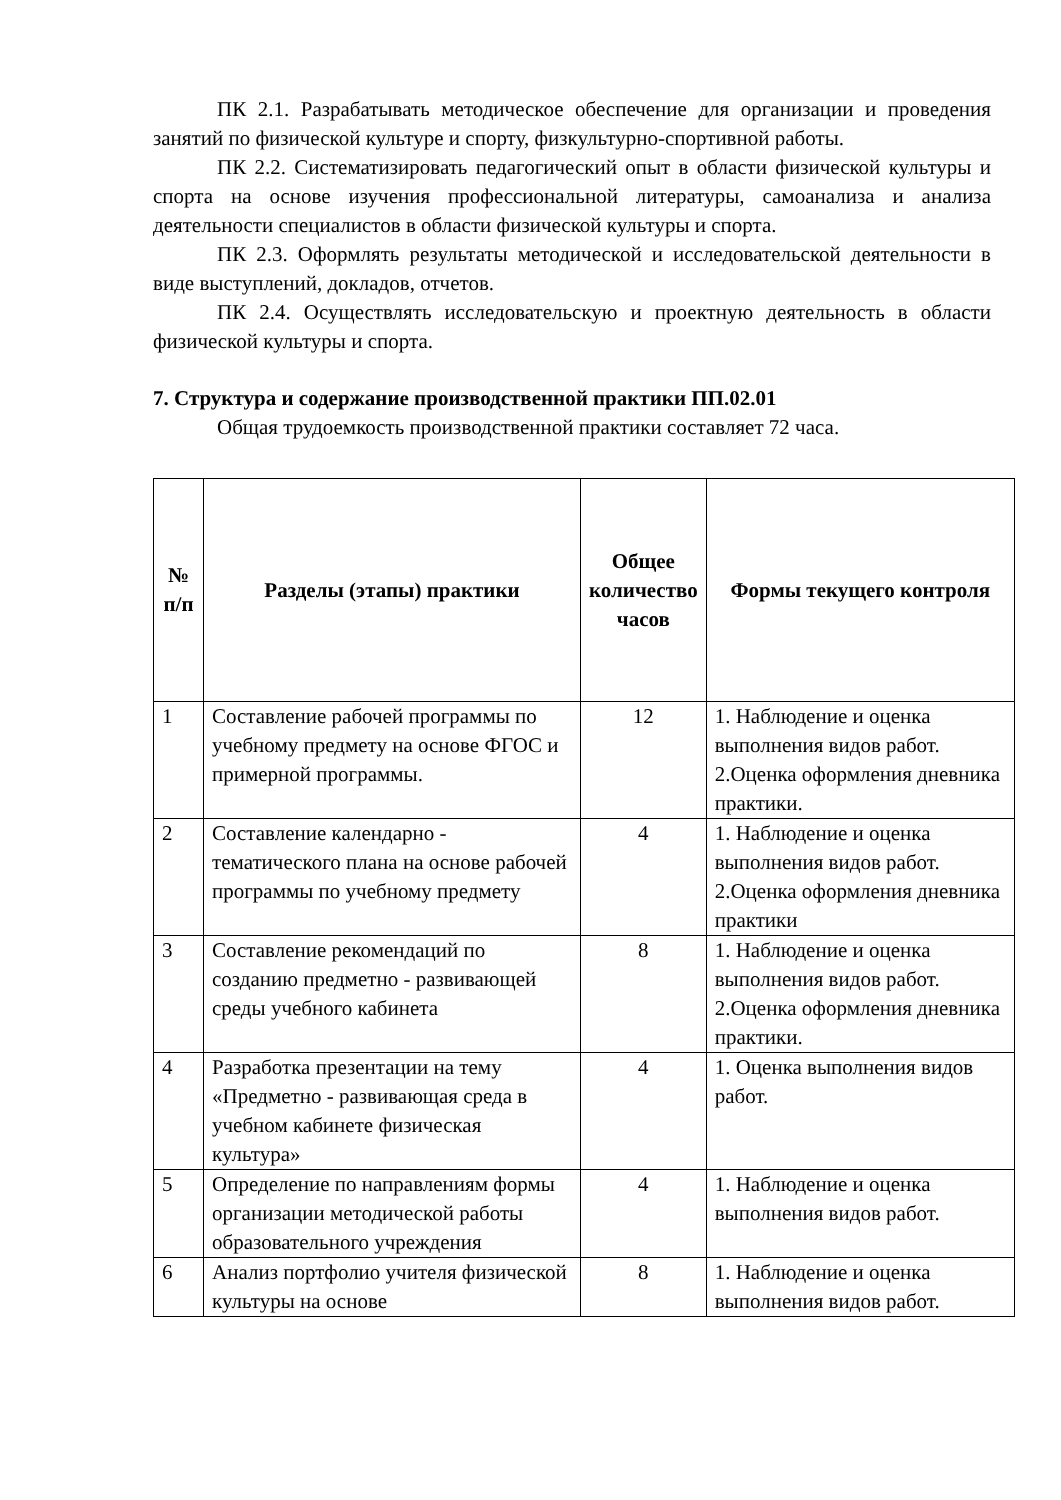ПК 2.1. Разрабатывать методическое обеспечение для организации и проведения занятий по физической культуре и спорту, физкультурно-спортивной работы.
ПК 2.2. Систематизировать педагогический опыт в области физической культуры и спорта на основе изучения профессиональной литературы, самоанализа и анализа деятельности специалистов в области физической культуры и спорта.
ПК 2.3. Оформлять результаты методической и исследовательской деятельности в виде выступлений, докладов, отчетов.
ПК 2.4. Осуществлять исследовательскую и проектную деятельность в области физической культуры и спорта.
7. Структура и содержание производственной практики ПП.02.01
Общая трудоемкость производственной практики составляет 72 часа.
| № п/п | Разделы (этапы) практики | Общее количество часов | Формы текущего контроля |
| --- | --- | --- | --- |
| 1 | Составление рабочей программы по учебному предмету на основе ФГОС и примерной программы. | 12 | 1. Наблюдение и оценка выполнения видов работ. 2.Оценка оформления дневника практики. |
| 2 | Составление календарно - тематического плана на основе рабочей программы по учебному предмету | 4 | 1. Наблюдение и оценка выполнения видов работ. 2.Оценка оформления дневника практики |
| 3 | Составление рекомендаций по созданию предметно - развивающей среды учебного кабинета | 8 | 1. Наблюдение и оценка выполнения видов работ. 2.Оценка оформления дневника практики. |
| 4 | Разработка презентации на тему «Предметно - развивающая среда в учебном кабинете физическая культура» | 4 | 1. Оценка выполнения видов работ. |
| 5 | Определение по направлениям формы организации методической работы образовательного учреждения | 4 | 1. Наблюдение и оценка выполнения видов работ. |
| 6 | Анализ портфолио учителя физической культуры на основе | 8 | 1. Наблюдение и оценка выполнения видов работ. |